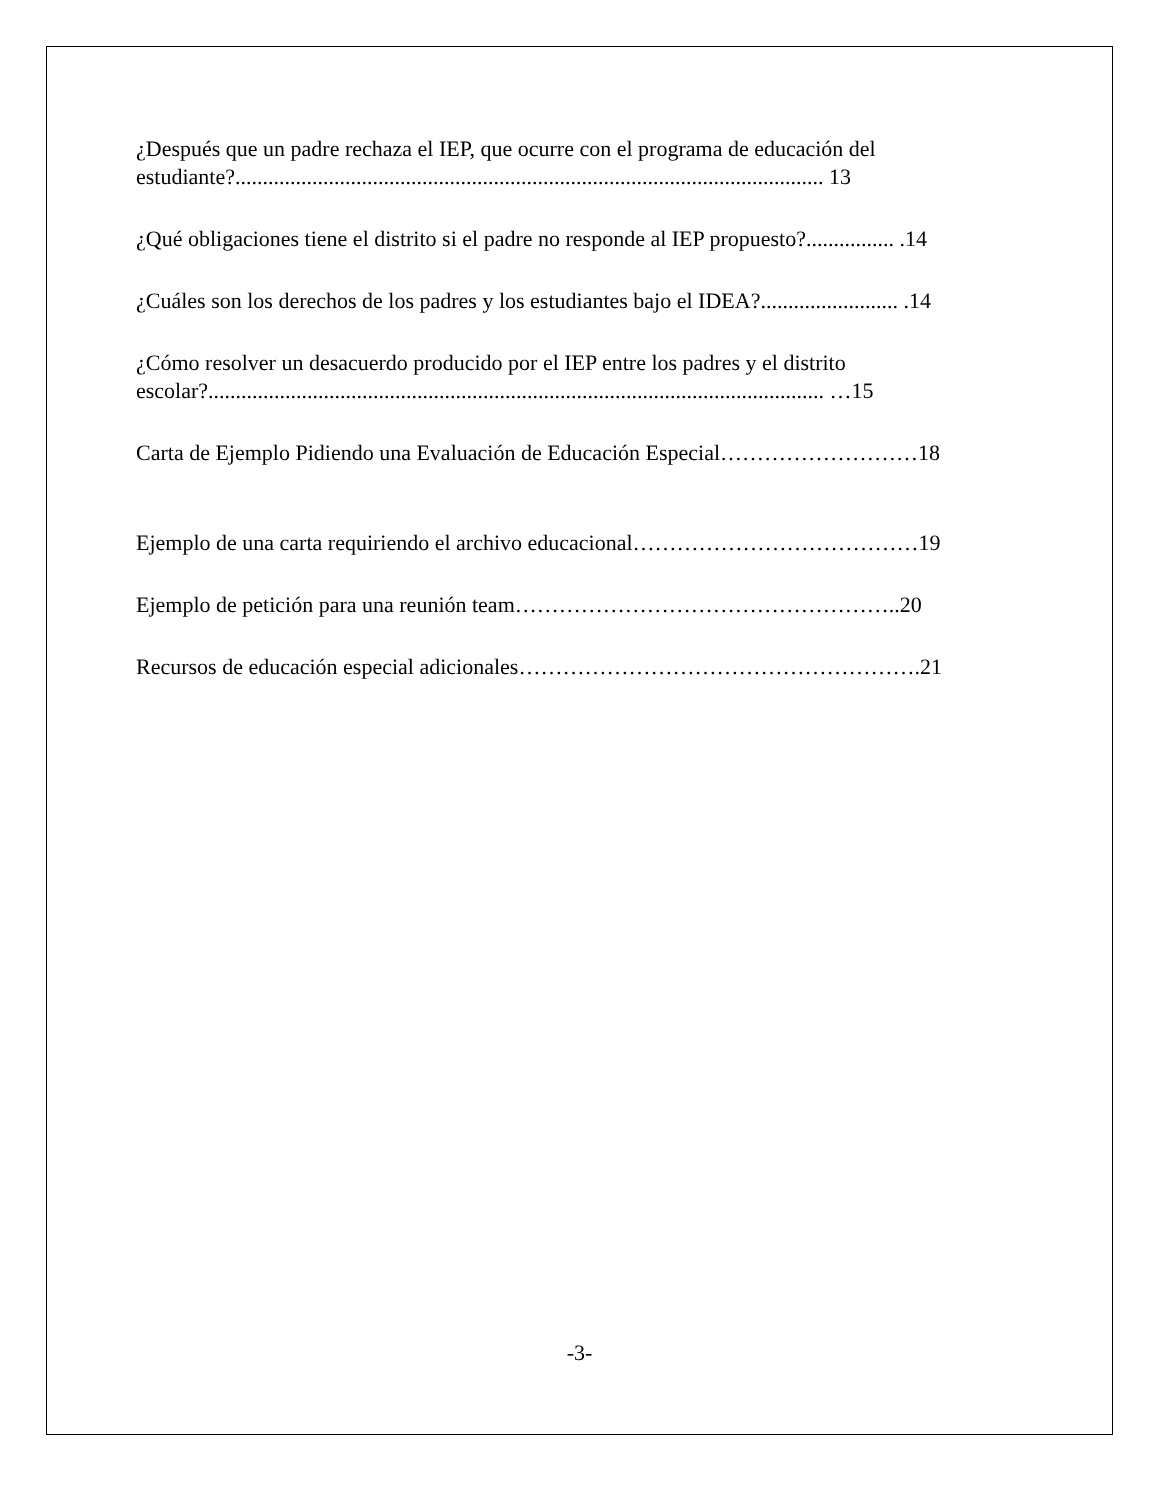¿Después que un padre rechaza el IEP, que ocurre con el programa de educación del
estudiante?........................................................................................................... 13
¿Qué obligaciones tiene el distrito si el padre no responde al IEP propuesto?................ .14
¿Cuáles son los derechos de los padres y los estudiantes bajo el IDEA?......................... .14
¿Cómo resolver un desacuerdo producido por el IEP entre los padres y el distrito
escolar?................................................................................................................ …15
Carta de Ejemplo Pidiendo una Evaluación de Educación Especial………………………18
Ejemplo de una carta requiriendo el archivo educacional…………………………………19
Ejemplo de petición para una reunión team……………………………………………..20
Recursos de educación especial adicionales……………………………………………….21
-3-